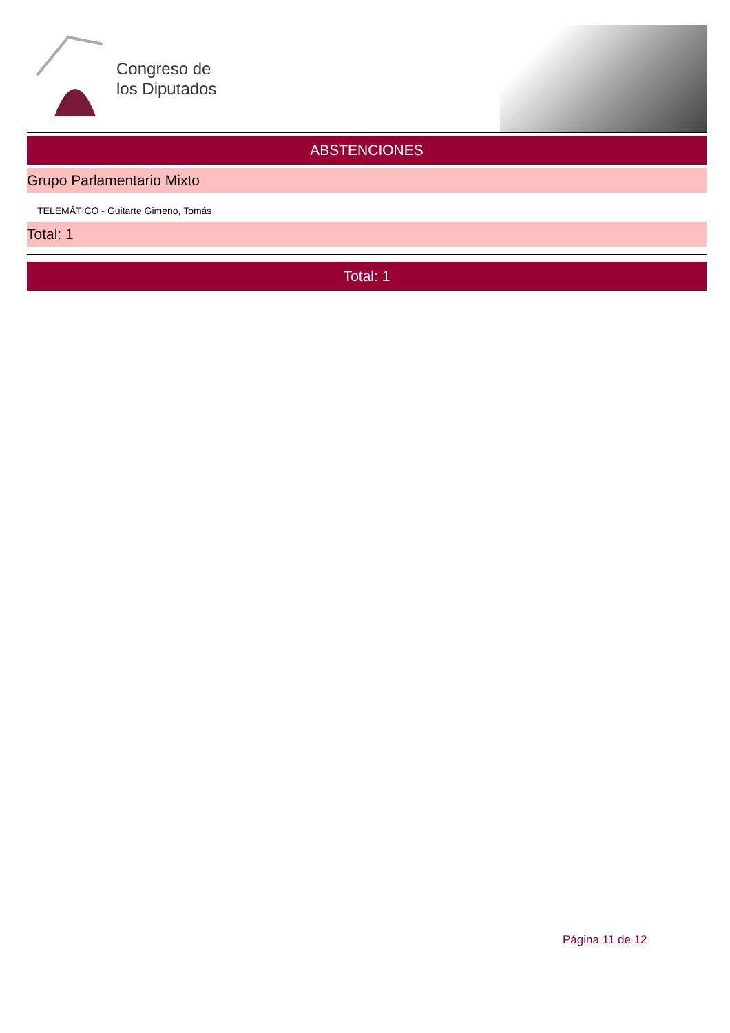Congreso de
los Diputados
ABSTENCIONES
Grupo Parlamentario Mixto
TELEMÁTICO - Guitarte Gimeno, Tomás
Total: 1
Total: 1
Página 11 de 12